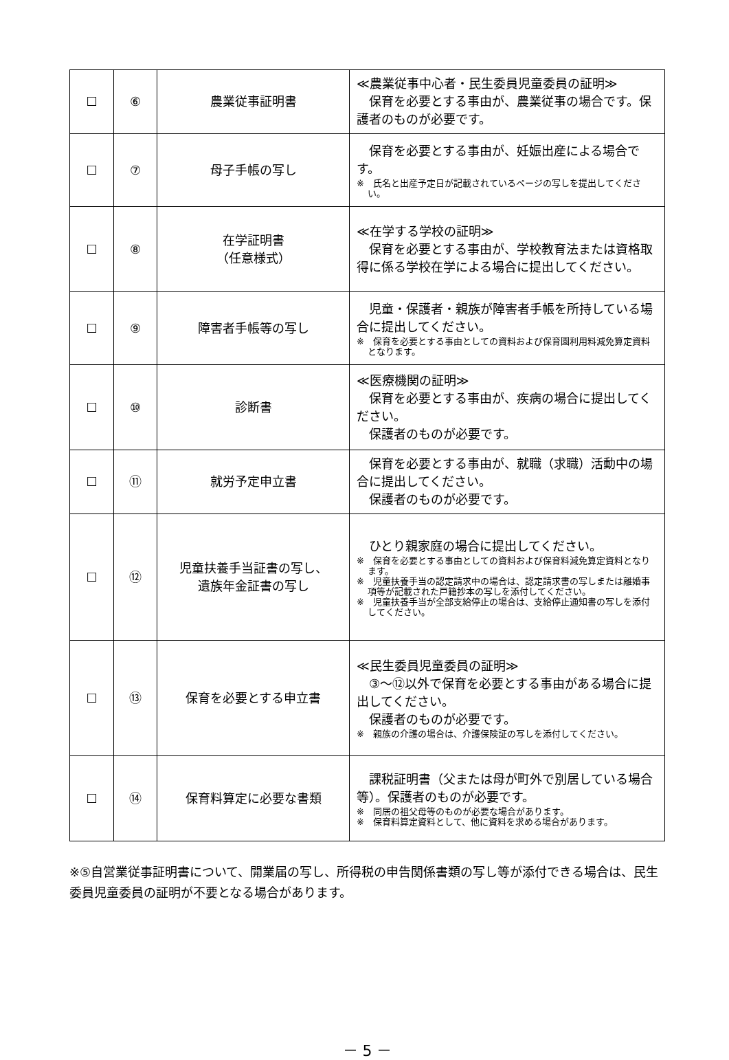| ☐ | ⑥ | 農業従事証明書 | ≪農業従事中心者・民生委員児童委員の証明≫ 保育を必要とする事由が、農業従事の場合です。保護者のものが必要です。 |
| ☐ | ⑦ | 母子手帳の写し | 保育を必要とする事由が、妊娠出産による場合です。 ※ 氏名と出産予定日が記載されているページの写しを提出してください。 |
| ☐ | ⑧ | 在学証明書 （任意様式） | ≪在学する学校の証明≫ 保育を必要とする事由が、学校教育法または資格取得に係る学校在学による場合に提出してください。 |
| ☐ | ⑨ | 障害者手帳等の写し | 児童・保護者・親族が障害者手帳を所持している場合に提出してください。 ※ 保育を必要とする事由としての資料および保育園利用料減免算定資料となります。 |
| ☐ | ⑩ | 診断書 | ≪医療機関の証明≫ 保育を必要とする事由が、疾病の場合に提出してください。 保護者のものが必要です。 |
| ☐ | ⑪ | 就労予定申立書 | 保育を必要とする事由が、就職（求職）活動中の場合に提出してください。 保護者のものが必要です。 |
| ☐ | ⑫ | 児童扶養手当証書の写し、 遺族年金証書の写し | ひとり親家庭の場合に提出してください。 ※ 保育を必要とする事由としての資料および保育料減免算定資料となります。 ※ 児童扶養手当の認定請求中の場合は、認定請求書の写しまたは離婚事項等が記載された戸籍抄本の写しを添付してください。 ※ 児童扶養手当が全部支給停止の場合は、支給停止通知書の写しを添付してください。 |
| ☐ | ⑬ | 保育を必要とする申立書 | ≪民生委員児童委員の証明≫ ③～⑫以外で保育を必要とする事由がある場合に提出してください。 保護者のものが必要です。 ※ 親族の介護の場合は、介護保険証の写しを添付してください。 |
| ☐ | ⑭ | 保育料算定に必要な書類 | 課税証明書（父または母が町外で別居している場合等）。保護者のものが必要です。 ※ 同居の祖父母等のものが必要な場合があります。 ※ 保育料算定資料として、他に資料を求める場合があります。 |
※⑤自営業従事証明書について、開業届の写し、所得税の申告関係書類の写し等が添付できる場合は、民生委員児童委員の証明が不要となる場合があります。
－ 5 －